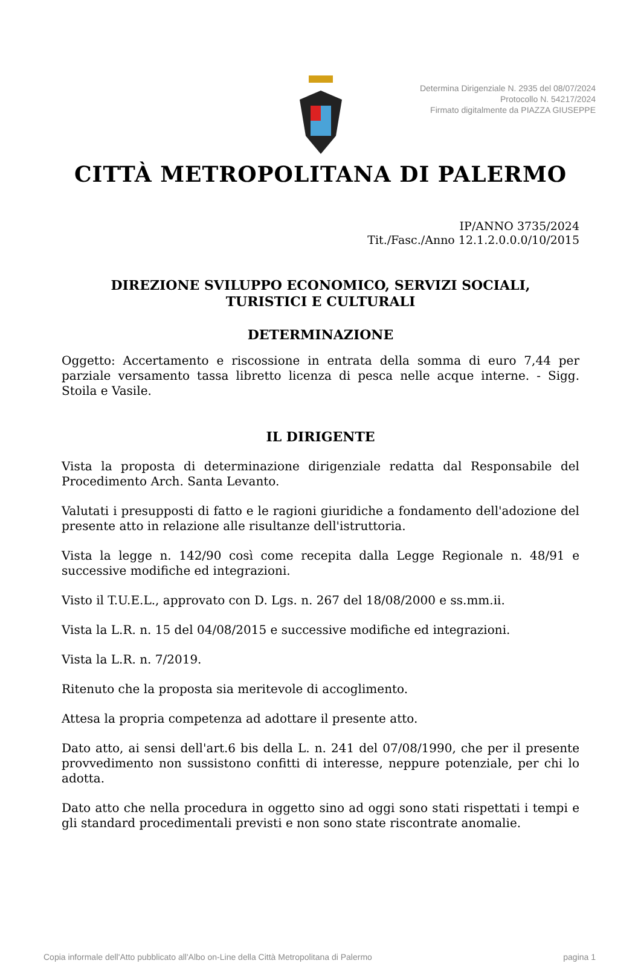Determina Dirigenziale N. 2935 del 08/07/2024
Protocollo N. 54217/2024
Firmato digitalmente da PIAZZA GIUSEPPE
CITTÀ METROPOLITANA DI PALERMO
IP/ANNO 3735/2024
Tit./Fasc./Anno 12.1.2.0.0.0/10/2015
DIREZIONE SVILUPPO ECONOMICO, SERVIZI SOCIALI,
TURISTICI E CULTURALI
DETERMINAZIONE
Oggetto: Accertamento e riscossione in entrata della somma di euro 7,44 per parziale versamento tassa libretto licenza di pesca nelle acque interne. - Sigg. Stoila e Vasile.
IL DIRIGENTE
Vista la proposta di determinazione dirigenziale redatta dal Responsabile del Procedimento Arch. Santa Levanto.
Valutati i presupposti di fatto e le ragioni giuridiche a fondamento dell'adozione del presente atto in relazione alle risultanze dell'istruttoria.
Vista la legge n. 142/90 così come recepita dalla Legge Regionale n. 48/91 e successive modifiche ed integrazioni.
Visto il T.U.E.L., approvato con D. Lgs. n. 267 del 18/08/2000 e ss.mm.ii.
Vista la L.R. n. 15 del 04/08/2015 e successive modifiche ed integrazioni.
Vista la L.R. n. 7/2019.
Ritenuto che la proposta sia meritevole di accoglimento.
Attesa la propria competenza ad adottare il presente atto.
Dato atto, ai sensi dell'art.6 bis della L. n. 241 del 07/08/1990, che per il presente provvedimento non sussistono confitti di interesse, neppure potenziale, per chi lo adotta.
Dato atto che nella procedura in oggetto sino ad oggi sono stati rispettati i tempi e gli standard procedimentali previsti e non sono state riscontrate anomalie.
Copia informale dell'Atto pubblicato all'Albo on-Line della Città Metropolitana di Palermo pagina 1